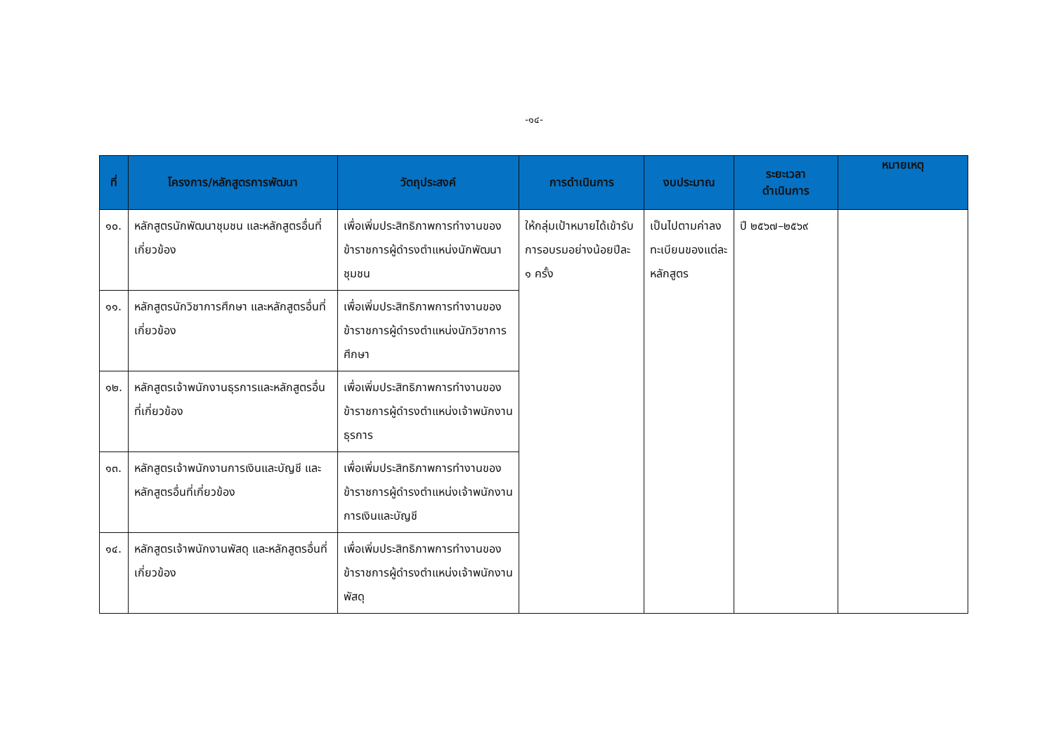-๑๔-
| ที่ | โครงการ/หลักสูตรการพัฒนา | วัตถุประสงค์ | การดำเนินการ | งบประมาณ | ระยะเวลา ดำเนินการ | หมายเหตุ |
| --- | --- | --- | --- | --- | --- | --- |
| ๑๐. | หลักสูตรนักพัฒนาชุมชน และหลักสูตรอื่นที่เกี่ยวข้อง | เพื่อเพิ่มประสิทธิภาพการทำงานของข้าราชการผู้ดำรงตำแหน่งนักพัฒนาชุมชน | ให้กลุ่มเป้าหมายได้เข้ารับการอบรมอย่างน้อยปีละ ๑ ครั้ง | เป็นไปตามค่าลงทะเบียนของแต่ละหลักสูตร | ปี ๒๕๖๗–๒๕๖๙ | |
| ๑๑. | หลักสูตรนักวิชาการศึกษา และหลักสูตรอื่นที่เกี่ยวข้อง | เพื่อเพิ่มประสิทธิภาพการทำงานของข้าราชการผู้ดำรงตำแหน่งนักวิชาการศึกษา | | | | |
| ๑๒. | หลักสูตรเจ้าพนักงานธุรการและหลักสูตรอื่นที่เกี่ยวข้อง | เพื่อเพิ่มประสิทธิภาพการทำงานของข้าราชการผู้ดำรงตำแหน่งเจ้าพนักงานธุรการ | | | | |
| ๑๓. | หลักสูตรเจ้าพนักงานการเงินและบัญชี และหลักสูตรอื่นที่เกี่ยวข้อง | เพื่อเพิ่มประสิทธิภาพการทำงานของข้าราชการผู้ดำรงตำแหน่งเจ้าพนักงานการเงินและบัญชี | | | | |
| ๑๔. | หลักสูตรเจ้าพนักงานพัสดุ และหลักสูตรอื่นที่เกี่ยวข้อง | เพื่อเพิ่มประสิทธิภาพการทำงานของข้าราชการผู้ดำรงตำแหน่งเจ้าพนักงานพัสดุ | | | | |